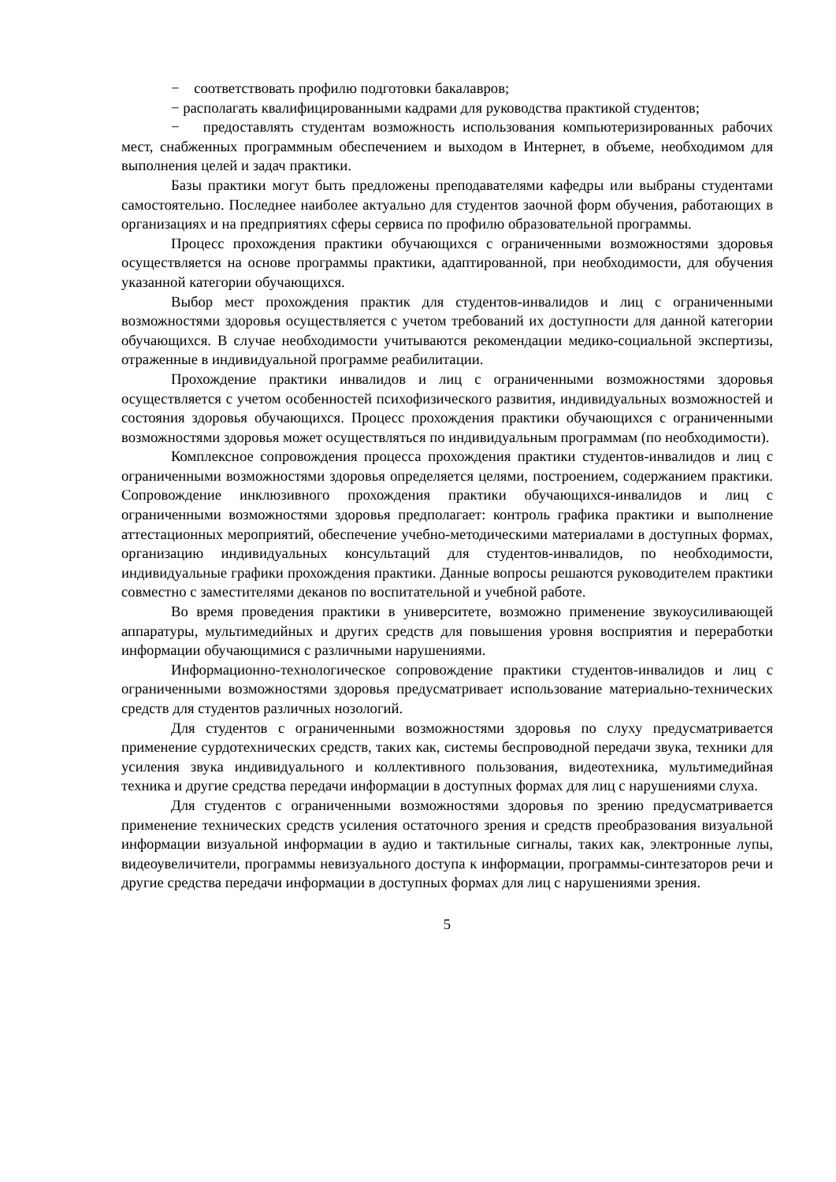− соответствовать профилю подготовки бакалавров;
− располагать квалифицированными кадрами для руководства практикой студентов;
− предоставлять студентам возможность использования компьютеризированных рабочих мест, снабженных программным обеспечением и выходом в Интернет, в объеме, необходимом для выполнения целей и задач практики.
Базы практики могут быть предложены преподавателями кафедры или выбраны студентами самостоятельно. Последнее наиболее актуально для студентов заочной форм обучения, работающих в организациях и на предприятиях сферы сервиса по профилю образовательной программы.
Процесс прохождения практики обучающихся с ограниченными возможностями здоровья осуществляется на основе программы практики, адаптированной, при необходимости, для обучения указанной категории обучающихся.
Выбор мест прохождения практик для студентов-инвалидов и лиц с ограниченными возможностями здоровья осуществляется с учетом требований их доступности для данной категории обучающихся. В случае необходимости учитываются рекомендации медико-социальной экспертизы, отраженные в индивидуальной программе реабилитации.
Прохождение практики инвалидов и лиц с ограниченными возможностями здоровья осуществляется с учетом особенностей психофизического развития, индивидуальных возможностей и состояния здоровья обучающихся. Процесс прохождения практики обучающихся с ограниченными возможностями здоровья может осуществляться по индивидуальным программам (по необходимости).
Комплексное сопровождения процесса прохождения практики студентов-инвалидов и лиц с ограниченными возможностями здоровья определяется целями, построением, содержанием практики. Сопровождение инклюзивного прохождения практики обучающихся-инвалидов и лиц с ограниченными возможностями здоровья предполагает: контроль графика практики и выполнение аттестационных мероприятий, обеспечение учебно-методическими материалами в доступных формах, организацию индивидуальных консультаций для студентов-инвалидов, по необходимости, индивидуальные графики прохождения практики. Данные вопросы решаются руководителем практики совместно с заместителями деканов по воспитательной и учебной работе.
Во время проведения практики в университете, возможно применение звукоусиливающей аппаратуры, мультимедийных и других средств для повышения уровня восприятия и переработки информации обучающимися с различными нарушениями.
Информационно-технологическое сопровождение практики студентов-инвалидов и лиц с ограниченными возможностями здоровья предусматривает использование материально-технических средств для студентов различных нозологий.
Для студентов с ограниченными возможностями здоровья по слуху предусматривается применение сурдотехнических средств, таких как, системы беспроводной передачи звука, техники для усиления звука индивидуального и коллективного пользования, видеотехника, мультимедийная техника и другие средства передачи информации в доступных формах для лиц с нарушениями слуха.
Для студентов с ограниченными возможностями здоровья по зрению предусматривается применение технических средств усиления остаточного зрения и средств преобразования визуальной информации визуальной информации в аудио и тактильные сигналы, таких как, электронные лупы, видеоувеличители, программы невизуального доступа к информации, программы-синтезаторов речи и другие средства передачи информации в доступных формах для лиц с нарушениями зрения.
5